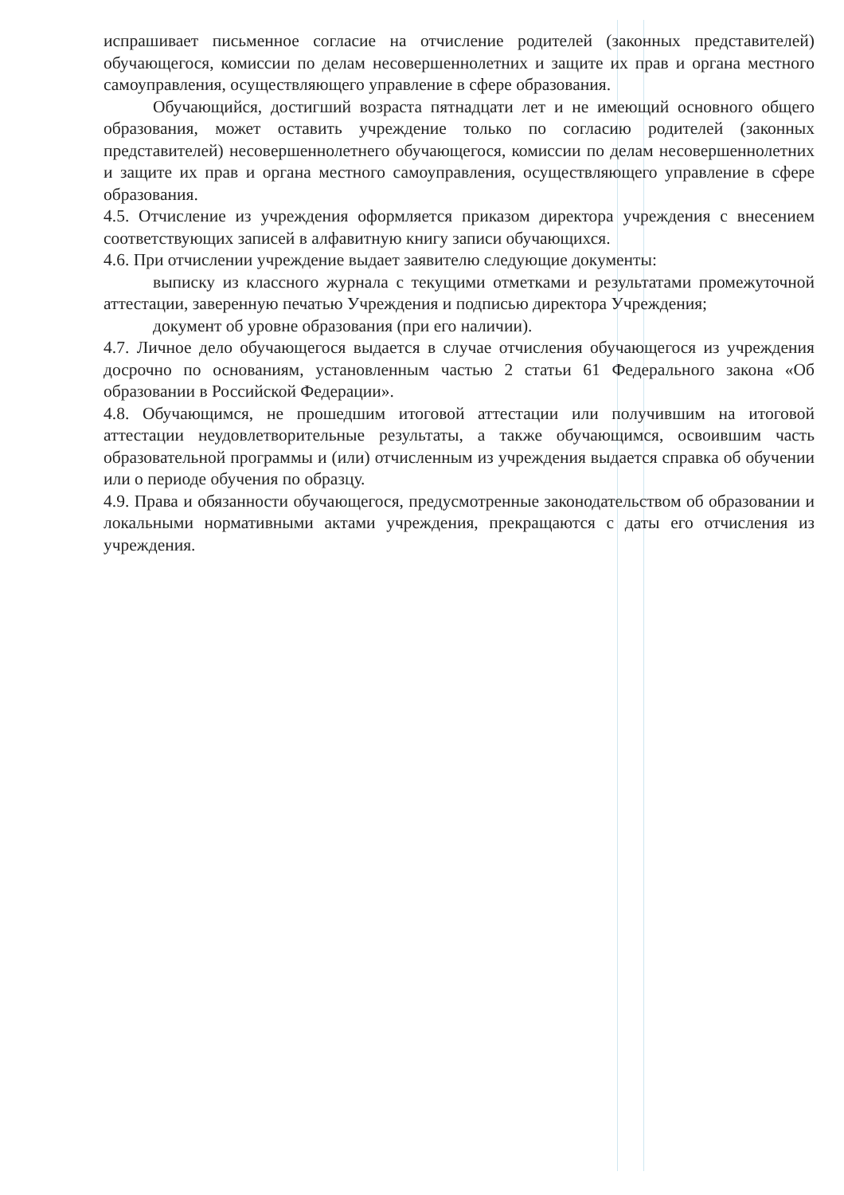испрашивает письменное согласие на отчисление родителей (законных представителей) обучающегося, комиссии по делам несовершеннолетних и защите их прав и органа местного самоуправления, осуществляющего управление в сфере образования.
Обучающийся, достигший возраста пятнадцати лет и не имеющий основного общего образования, может оставить учреждение только по согласию родителей (законных представителей) несовершеннолетнего обучающегося, комиссии по делам несовершеннолетних и защите их прав и органа местного самоуправления, осуществляющего управление в сфере образования.
4.5. Отчисление из учреждения оформляется приказом директора учреждения с внесением соответствующих записей в алфавитную книгу записи обучающихся.
4.6. При отчислении учреждение выдает заявителю следующие документы:
выписку из классного журнала с текущими отметками и результатами промежуточной аттестации, заверенную печатью Учреждения и подписью директора Учреждения;
документ об уровне образования (при его наличии).
4.7. Личное дело обучающегося выдается в случае отчисления обучающегося из учреждения досрочно по основаниям, установленным частью 2 статьи 61 Федерального закона «Об образовании в Российской Федерации».
4.8. Обучающимся, не прошедшим итоговой аттестации или получившим на итоговой аттестации неудовлетворительные результаты, а также обучающимся, освоившим часть образовательной программы и (или) отчисленным из учреждения выдается справка об обучении или о периоде обучения по образцу.
4.9. Права и обязанности обучающегося, предусмотренные законодательством об образовании и локальными нормативными актами учреждения, прекращаются с даты его отчисления из учреждения.